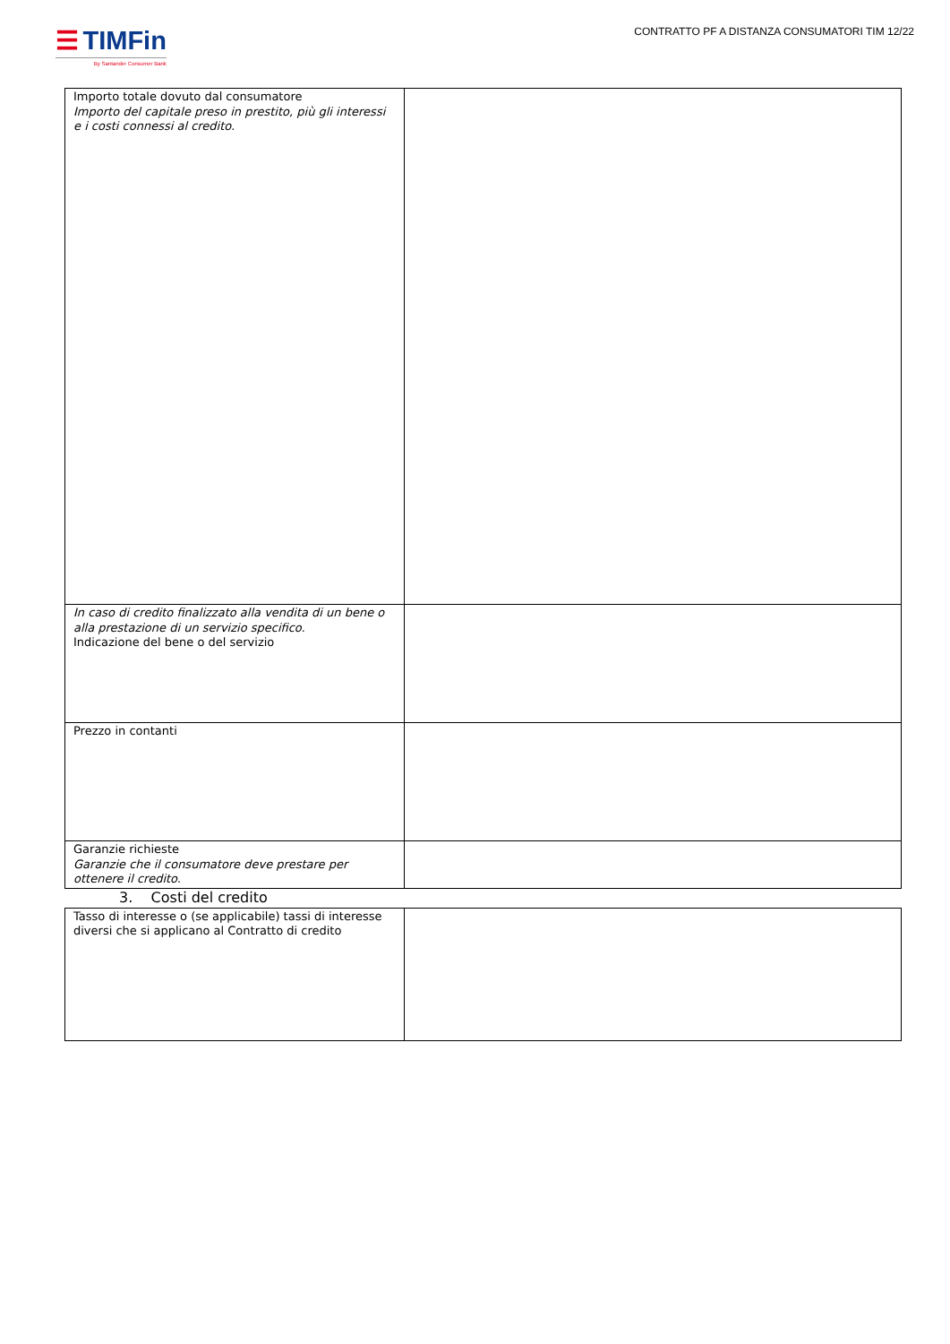☰ TIMFin
By Santander Consumer Bank
CONTRATTO PF A DISTANZA CONSUMATORI TIM 12/22
| Importo totale dovuto dal consumatore Importo del capitale preso in prestito, più gli interessi e i costi connessi al credito. | |
| In caso di credito finalizzato alla vendita di un bene o alla prestazione di un servizio specifico. Indicazione del bene o del servizio | |
| Prezzo in contanti | |
| Garanzie richieste Garanzie che il consumatore deve prestare per ottenere il credito. | |
3. Costi del credito
| Tasso di interesse o (se applicabile) tassi di interesse diversi che si applicano al Contratto di credito | |